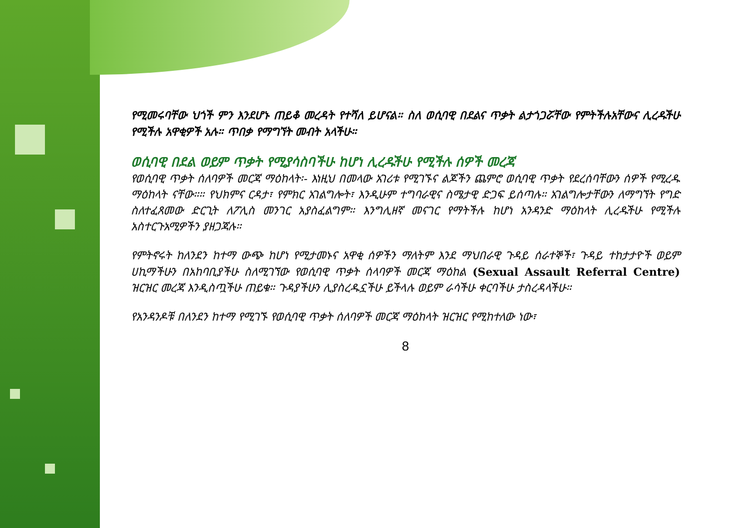የሚመሩባቸው ህጎች ምን እንደሆኑ ጠይቆ መረዳት የተሻለ ይሆናል። ስለ ወሲባዊ በደልና ጥቃት ልታጎጋሯቸው የምትችሉአቸውና ሊረዱችሁ የሚችሉ አዋቂዎች አሉ። ጥበቃ የማግኘት መብት አላችሁ።
ወሲባዊ በደል ወይም ጥቃት የሚያሳስባችሁ ከሆነ ሊረዱችሁ የሚችሉ ሰዎች መረጃ
የወሲባዊ ጥቃት ሰለባዎች መርጃ ማዕከላት፡- እነዚህ በመላው አገሪቱ የሚገኙና ልጆችን ጨምሮ ወሲባዊ ጥቃት የደረሰባቸውን ሰዎች የሚረዱ ማዕከላት ናቸው።። የህክምና ርዳታ፣ የምክር አገልግሎት፣ እንዲሁም ተግባራዊና ስሜታዊ ድጋፍ ይሰጣሉ። አገልግሎታቸውን ለማግኘት የግድ ስለተፈጸመው ድርጊት ለፖሊስ መንገር አያስፈልግም። እንግሊዘኛ መናገር የማትችሉ ከሆነ አንዳንድ ማዕከላት ሊረዱችሁ የሚችሉ አስተርጉአሚዎችን ያዘጋጃሉ።
የምትኖሩት ከለንደን ከተማ ውጭ ከሆነ የሚታመኑና አዋቂ ሰዎችን ማለትም እንደ ማህበራዊ ጉዳይ ሰራተኞች፣ ጉዳይ ተከታታዮች ወይም ሀኪማችሁን በአከባቢያችሁ ስለሚገኘው የወሲባዊ ጥቃት ሰላባዎች መርጃ ማዕከል (Sexual Assault Referral Centre) ዝርዝር መረጃ እንዲስጧችሁ ጠይቁ። ጉዳያችሁን ሊያስረዱኗችሁ ይችላሉ ወይም ራሳችሁ ቀርባችሁ ታስረዳላችሁ።
የአንዳንዶቹ በለንደን ከተማ የሚገኙ የወሲባዊ ጥቃት ሰለባዎች መርጃ ማዕከላት ዝርዝር የሚከተለው ነው፣
8